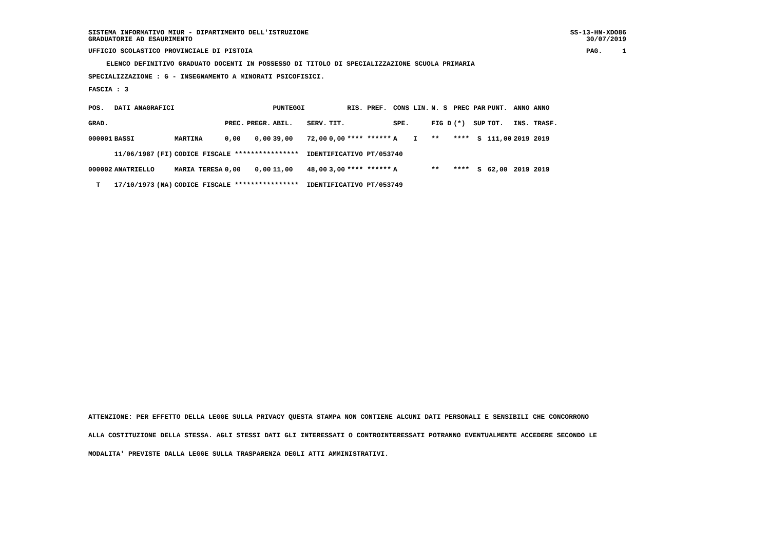SISTEMA INFORMATIVO MIUR - DIPARTIMENTO DELL'ISTRUZIONE SS-13-HN-XDO86
GRADUATORIE AD ESAURIMENTO 30/07/2019
UFFICIO SCOLASTICO PROVINCIALE DI PISTOIA PAG. 1
ELENCO DEFINITIVO GRADUATO DOCENTI IN POSSESSO DI TITOLO DI SPECIALIZZAZIONE SCUOLA PRIMARIA
SPECIALIZZAZIONE : G - INSEGNAMENTO A MINORATI PSICOFISICI.
FASCIA : 3
| POS. | DATI ANAGRAFICI | | | | | PUNTEGGI | | | RIS. PREF. | CONS LIN. | N. S | PREC PAR | PUNT. | ANNO ANNO |
| GRAD. | | | | PREC. | PREGR. | ABIL. | SERV. | TIT. | | SPE. | FIG D | (*) SUP | TOT. | INS. TRASF. |
| 000001 | BASSI | | MARTINA | 0,00 | 0,00 | 39,00 | 72,00 | 0,00 | **** ****** | A I | ** | **** S | 111,00 | 2019 2019 |
| | 11/06/1987 | (FI) | CODICE FISCALE **************** IDENTIFICATIVO PT/053740 | | | | | | | | | | | |
| 000002 | ANATRIELLO | | MARIA TERESA | 0,00 | 0,00 | 11,00 | 48,00 | 3,00 | **** ****** | A | ** | **** S | 62,00 | 2019 2019 |
| T | 17/10/1973 | (NA) | CODICE FISCALE **************** IDENTIFICATIVO PT/053749 | | | | | | | | | | | |
ATTENZIONE: PER EFFETTO DELLA LEGGE SULLA PRIVACY QUESTA STAMPA NON CONTIENE ALCUNI DATI PERSONALI E SENSIBILI CHE CONCORRONO
ALLA COSTITUZIONE DELLA STESSA. AGLI STESSI DATI GLI INTERESSATI O CONTROINTERESSATI POTRANNO EVENTUALMENTE ACCEDERE SECONDO LE
MODALITA' PREVISTE DALLA LEGGE SULLA TRASPARENZA DEGLI ATTI AMMINISTRATIVI.